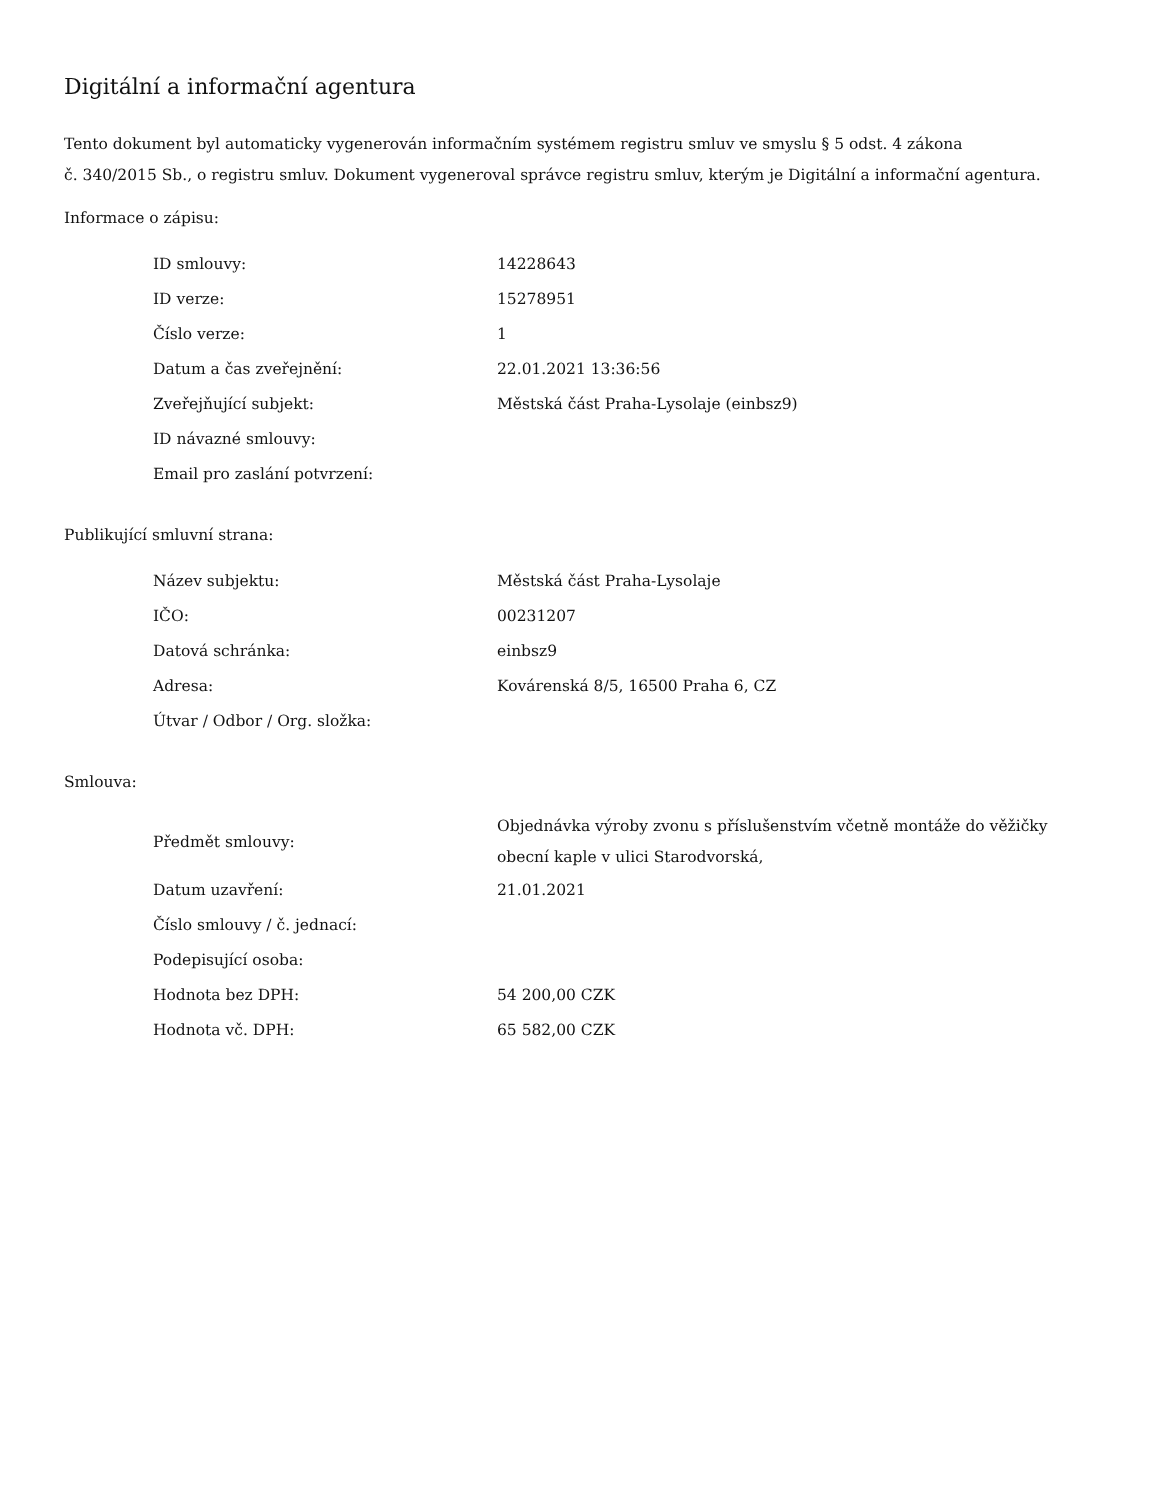Digitální a informační agentura
Tento dokument byl automaticky vygenerován informačním systémem registru smluv ve smyslu § 5 odst. 4 zákona
č. 340/2015 Sb., o registru smluv. Dokument vygeneroval správce registru smluv, kterým je Digitální a informační agentura.
Informace o zápisu:
| ID smlouvy: | 14228643 |
| ID verze: | 15278951 |
| Číslo verze: | 1 |
| Datum a čas zveřejnění: | 22.01.2021 13:36:56 |
| Zveřejňující subjekt: | Městská část Praha-Lysolaje (einbsz9) |
| ID návazné smlouvy: | |
| Email pro zaslání potvrzení: | |
Publikující smluvní strana:
| Název subjektu: | Městská část Praha-Lysolaje |
| IČO: | 00231207 |
| Datová schránka: | einbsz9 |
| Adresa: | Kovárenská 8/5, 16500 Praha 6, CZ |
| Útvar / Odbor / Org. složka: | |
Smlouva:
| Předmět smlouvy: | Objednávka výroby zvonu s příslušenstvím včetně montáže do věžičky obecní kaple v ulici Starodvorská, |
| Datum uzavření: | 21.01.2021 |
| Číslo smlouvy / č. jednací: | |
| Podepisující osoba: | |
| Hodnota bez DPH: | 54 200,00 CZK |
| Hodnota vč. DPH: | 65 582,00 CZK |